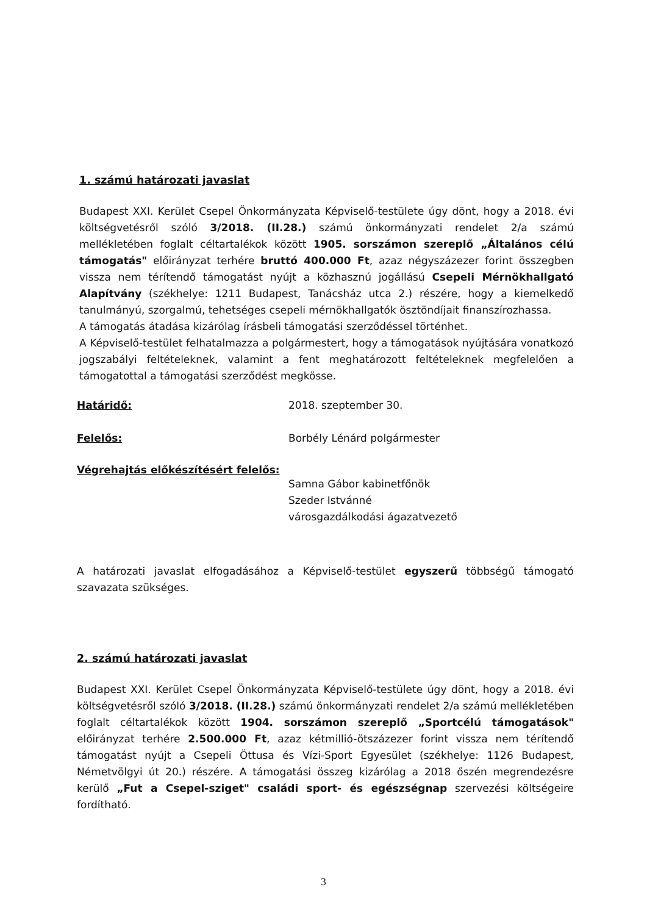1. számú határozati javaslat
Budapest XXI. Kerület Csepel Önkormányzata Képviselő-testülete úgy dönt, hogy a 2018. évi költségvetésről szóló 3/2018. (II.28.) számú önkormányzati rendelet 2/a számú mellékletében foglalt céltartalékok között 1905. sorszámon szereplő „Általános célú támogatás" előirányzat terhére bruttó 400.000 Ft, azaz négyszázezer forint összegben vissza nem térítendő támogatást nyújt a közhasznú jogállású Csepeli Mérnökhallgató Alapítvány (székhelye: 1211 Budapest, Tanácsház utca 2.) részére, hogy a kiemelkedő tanulmányú, szorgalmú, tehetséges csepeli mérnökhallgatók ösztöndíjait finanszírozhassa.
A támogatás átadása kizárólag írásbeli támogatási szerződéssel történhet.
A Képviselő-testület felhatalmazza a polgármestert, hogy a támogatások nyújtására vonatkozó jogszabályi feltételeknek, valamint a fent meghatározott feltételeknek megfelelően a támogatottal a támogatási szerződést megkösse.
Határidő: 2018. szeptember 30.
Felelős: Borbély Lénárd polgármester
Végrehajtás előkészítésért felelős:
Samna Gábor kabinetfőnök
Szeder Istvánné
városgazdálkodási ágazatvezető
A határozati javaslat elfogadásához a Képviselő-testület egyszerű többségű támogató szavazata szükséges.
2. számú határozati javaslat
Budapest XXI. Kerület Csepel Önkormányzata Képviselő-testülete úgy dönt, hogy a 2018. évi költségvetésről szóló 3/2018. (II.28.) számú önkormányzati rendelet 2/a számú mellékletében foglalt céltartalékok között 1904. sorszámon szereplő „Sportcélú támogatások" előirányzat terhére 2.500.000 Ft, azaz kétmillió-ötszázezer forint vissza nem térítendő támogatást nyújt a Csepeli Öttusa és Vízi-Sport Egyesület (székhelye: 1126 Budapest, Németvölgyi út 20.) részére. A támogatási összeg kizárólag a 2018 őszén megrendezésre kerülő „Fut a Csepel-sziget" családi sport- és egészségnap szervezési költségeire fordítható.
3